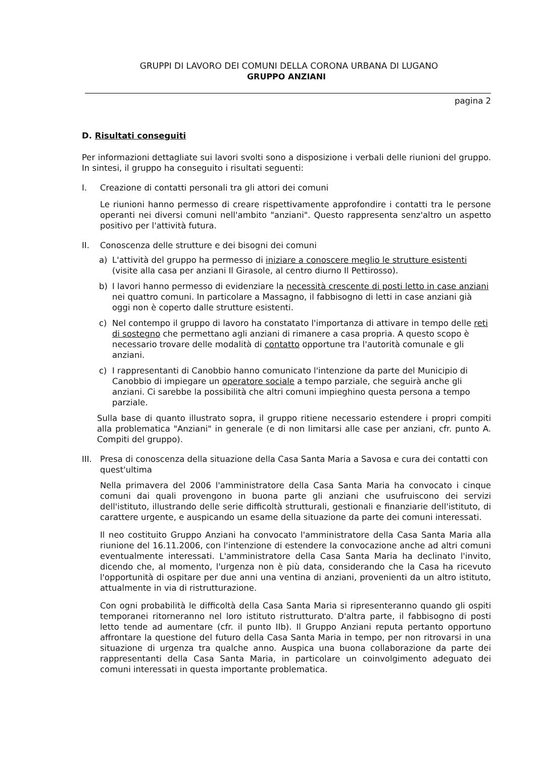GRUPPI DI LAVORO DEI COMUNI DELLA CORONA URBANA DI LUGANO
GRUPPO ANZIANI
pagina 2
D. Risultati conseguiti
Per informazioni dettagliate sui lavori svolti sono a disposizione i verbali delle riunioni del gruppo. In sintesi, il gruppo ha conseguito i risultati seguenti:
I. Creazione di contatti personali tra gli attori dei comuni
Le riunioni hanno permesso di creare rispettivamente approfondire i contatti tra le persone operanti nei diversi comuni nell'ambito "anziani". Questo rappresenta senz'altro un aspetto positivo per l'attività futura.
II. Conoscenza delle strutture e dei bisogni dei comuni
a) L'attività del gruppo ha permesso di iniziare a conoscere meglio le strutture esistenti (visite alla casa per anziani Il Girasole, al centro diurno Il Pettirosso).
b) I lavori hanno permesso di evidenziare la necessità crescente di posti letto in case anziani nei quattro comuni. In particolare a Massagno, il fabbisogno di letti in case anziani già oggi non è coperto dalle strutture esistenti.
c) Nel contempo il gruppo di lavoro ha constatato l'importanza di attivare in tempo delle reti di sostegno che permettano agli anziani di rimanere a casa propria. A questo scopo è necessario trovare delle modalità di contatto opportune tra l'autorità comunale e gli anziani.
c) I rappresentanti di Canobbio hanno comunicato l'intenzione da parte del Municipio di Canobbio di impiegare un operatore sociale a tempo parziale, che seguirà anche gli anziani. Ci sarebbe la possibilità che altri comuni impieghino questa persona a tempo parziale.
Sulla base di quanto illustrato sopra, il gruppo ritiene necessario estendere i propri compiti alla problematica "Anziani" in generale (e di non limitarsi alle case per anziani, cfr. punto A. Compiti del gruppo).
III.
Presa di conoscenza della situazione della Casa Santa Maria a Savosa e cura dei contatti con quest'ultima
Nella primavera del 2006 l'amministratore della Casa Santa Maria ha convocato i cinque comuni dai quali provengono in buona parte gli anziani che usufruiscono dei servizi dell'istituto, illustrando delle serie difficoltà strutturali, gestionali e finanziarie dell'istituto, di carattere urgente, e auspicando un esame della situazione da parte dei comuni interessati.
Il neo costituito Gruppo Anziani ha convocato l'amministratore della Casa Santa Maria alla riunione del 16.11.2006, con l'intenzione di estendere la convocazione anche ad altri comuni eventualmente interessati. L'amministratore della Casa Santa Maria ha declinato l'invito, dicendo che, al momento, l'urgenza non è più data, considerando che la Casa ha ricevuto l'opportunità di ospitare per due anni una ventina di anziani, provenienti da un altro istituto, attualmente in via di ristrutturazione.
Con ogni probabilità le difficoltà della Casa Santa Maria si ripresenteranno quando gli ospiti temporanei ritorneranno nel loro istituto ristrutturato. D'altra parte, il fabbisogno di posti letto tende ad aumentare (cfr. il punto IIb). Il Gruppo Anziani reputa pertanto opportuno affrontare la questione del futuro della Casa Santa Maria in tempo, per non ritrovarsi in una situazione di urgenza tra qualche anno. Auspica una buona collaborazione da parte dei rappresentanti della Casa Santa Maria, in particolare un coinvolgimento adeguato dei comuni interessati in questa importante problematica.